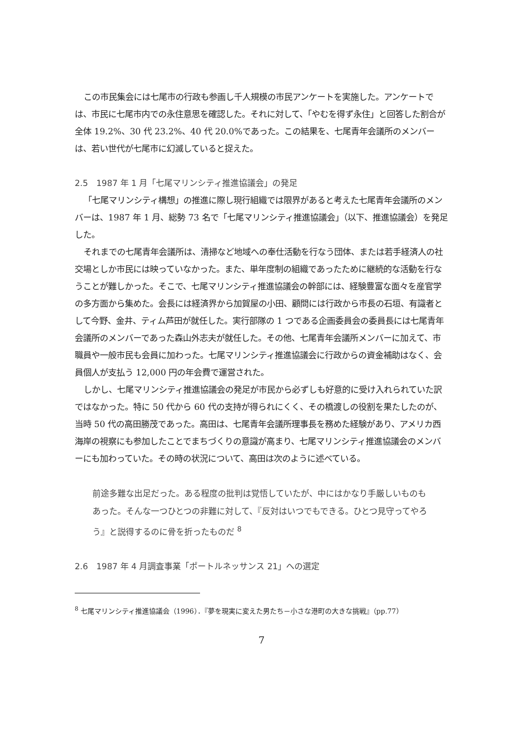この市民集会には七尾市の行政も参画し千人規模の市民アンケートを実施した。アンケートでは、市民に七尾市内での永住意思を確認した。それに対して、「やむを得ず永住」と回答した割合が全体 19.2%、30 代 23.2%、40 代 20.0%であった。この結果を、七尾青年会議所のメンバーは、若い世代が七尾市に幻滅していると捉えた。
2.5　1987 年 1 月「七尾マリンシティ推進協議会」の発足
「七尾マリンシティ構想」の推進に際し現行組織では限界があると考えた七尾青年会議所のメンバーは、1987 年 1 月、総勢 73 名で「七尾マリンシティ推進協議会」（以下、推進協議会）を発足した。
それまでの七尾青年会議所は、清掃など地域への奉仕活動を行なう団体、または若手経済人の社交場としか市民には映っていなかった。また、単年度制の組織であったために継続的な活動を行なうことが難しかった。そこで、七尾マリンシティ推進協議会の幹部には、経験豊富な面々を産官学の多方面から集めた。会長には経済界から加賀屋の小田、顧問には行政から市長の石垣、有識者として今野、金井、ティム芦田が就任した。実行部隊の 1 つである企画委員会の委員長には七尾青年会議所のメンバーであった森山外志夫が就任した。その他、七尾青年会議所メンバーに加えて、市職員や一般市民も会員に加わった。七尾マリンシティ推進協議会に行政からの資金補助はなく、会員個人が支払う 12,000 円の年会費で運営された。
しかし、七尾マリンシティ推進協議会の発足が市民から必ずしも好意的に受け入れられていた訳ではなかった。特に 50 代から 60 代の支持が得られにくく、その橋渡しの役割を果たしたのが、当時 50 代の高田勝茂であった。高田は、七尾青年会議所理事長を務めた経験があり、アメリカ西海岸の視察にも参加したことでまちづくりの意識が高まり、七尾マリンシティ推進協議会のメンバーにも加わっていた。その時の状況について、高田は次のように述べている。
前途多難な出足だった。ある程度の批判は覚悟していたが、中にはかなり手厳しいものもあった。そんな一つひとつの非難に対して、『反対はいつでもできる。ひとつ見守ってやろう』と説得するのに骨を折ったものだ <sup>8</sup>
2.6　1987 年 4 月調査事業「ポートルネッサンス 21」への選定
<sup>8</sup> 七尾マリンシティ推進協議会（1996）．『夢を現実に変えた男たち－小さな港町の大きな挑戦』（pp.77）
7